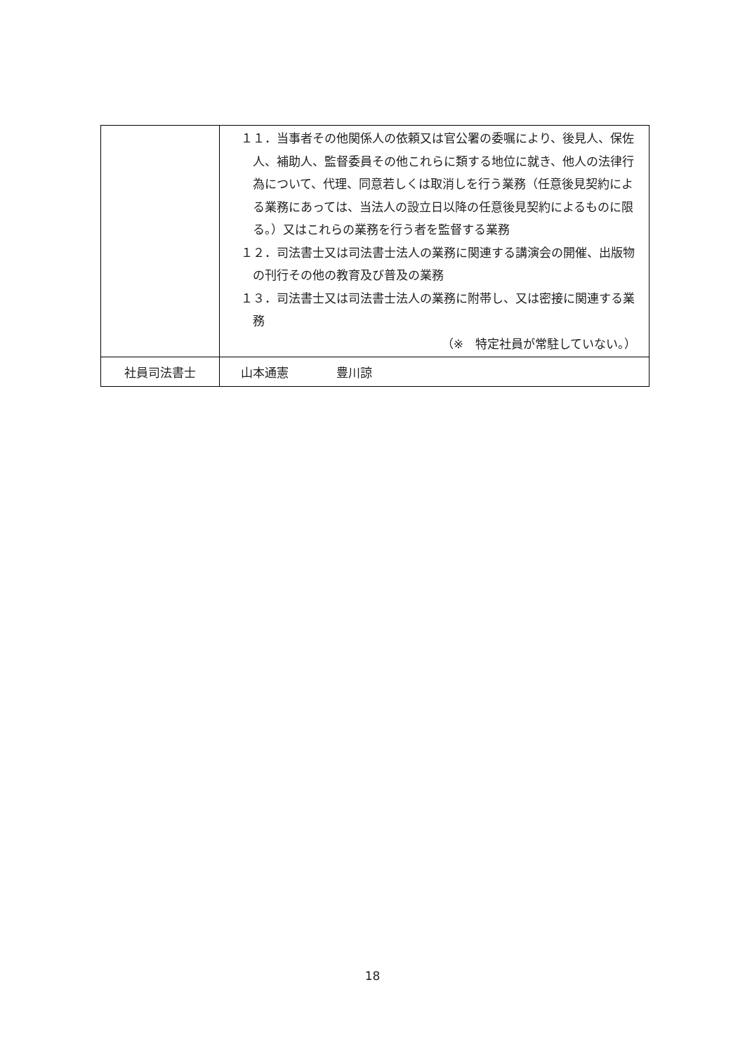| | １１．当事者その他関係人の依頼又は官公署の委嘱により、後見人、保佐人、補助人、監督委員その他これらに類する地位に就き、他人の法律行為について、代理、同意若しくは取消しを行う業務（任意後見契約による業務にあっては、当法人の設立日以降の任意後見契約によるものに限る。）又はこれらの業務を行う者を監督する業務 １２．司法書士又は司法書士法人の業務に関連する講演会の開催、出版物の刊行その他の教育及び普及の業務 １３．司法書士又は司法書士法人の業務に附帯し、又は密接に関連する業務 （※ 特定社員が常駐していない。） |
| 社員司法書士 | 山本通憲 豊川諒 |
18